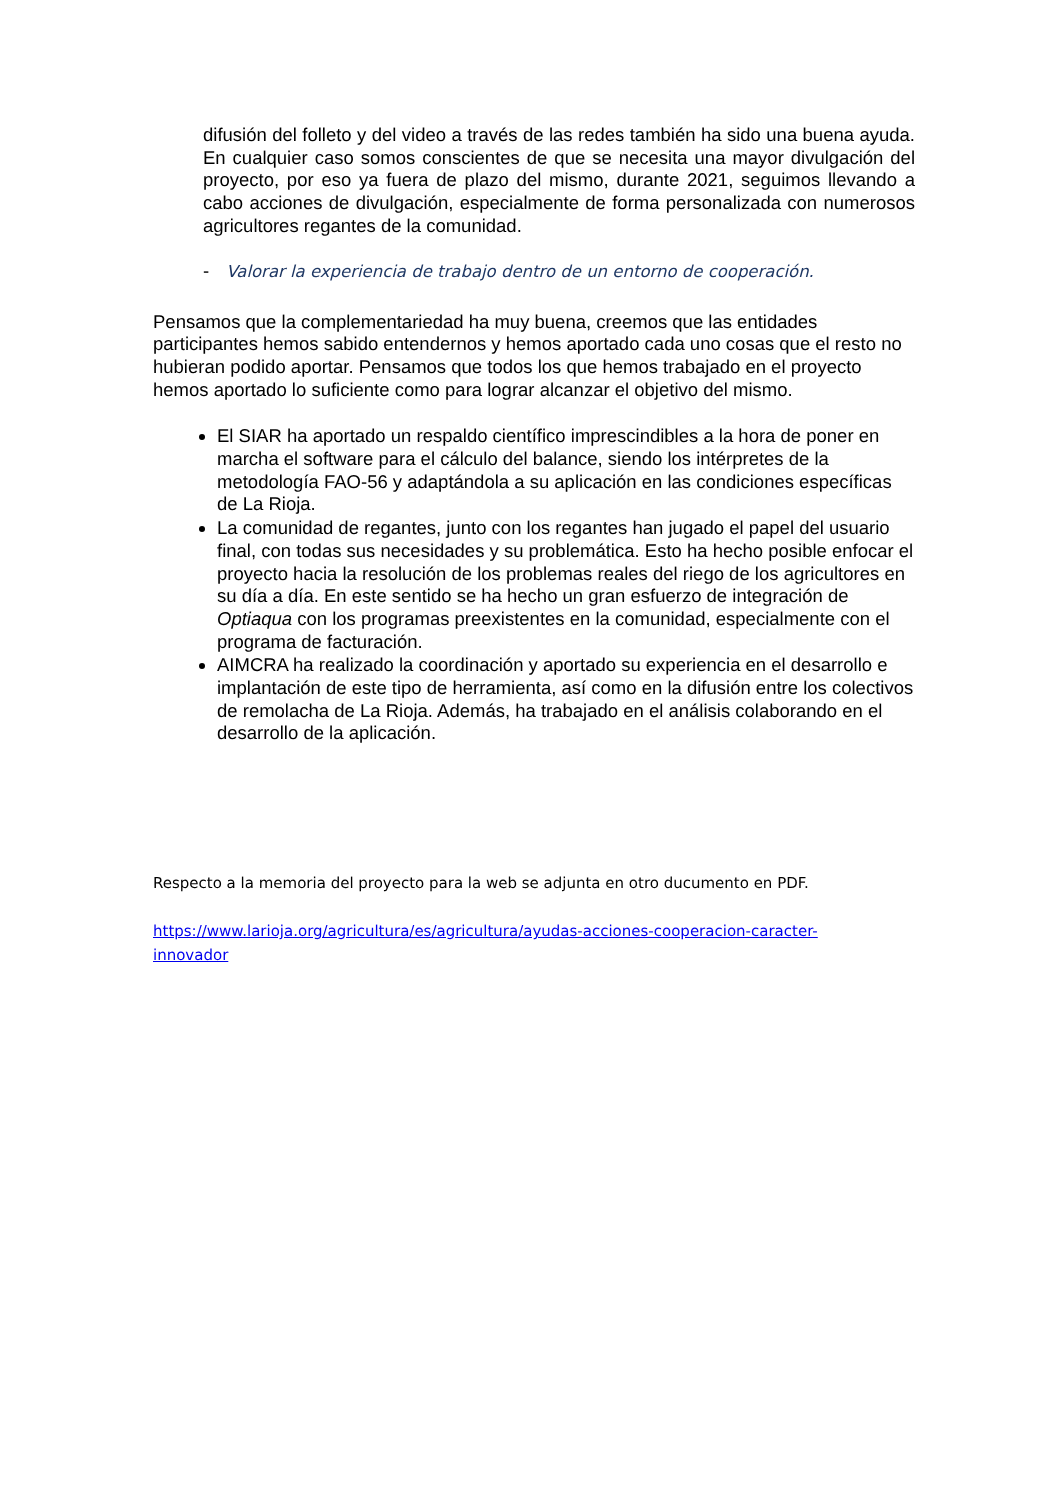difusión del folleto y del video a través de las redes también ha sido una buena ayuda. En cualquier caso somos conscientes de que se necesita una mayor divulgación del proyecto, por eso ya fuera de plazo del mismo, durante 2021, seguimos llevando a cabo acciones de divulgación, especialmente de forma personalizada con numerosos agricultores regantes de la comunidad.
- Valorar la experiencia de trabajo dentro de un entorno de cooperación.
Pensamos que la complementariedad ha muy buena, creemos que las entidades participantes hemos sabido entendernos y hemos aportado cada uno cosas que el resto no hubieran podido aportar. Pensamos que todos los que hemos trabajado en el proyecto hemos aportado lo suficiente como para lograr alcanzar el objetivo del mismo.
El SIAR ha aportado un respaldo científico imprescindibles a la hora de poner en marcha el software para el cálculo del balance, siendo los intérpretes de la metodología FAO-56 y adaptándola a su aplicación en las condiciones específicas de La Rioja.
La comunidad de regantes, junto con los regantes han jugado el papel del usuario final, con todas sus necesidades y su problemática. Esto ha hecho posible enfocar el proyecto hacia la resolución de los problemas reales del riego de los agricultores en su día a día. En este sentido se ha hecho un gran esfuerzo de integración de Optiaqua con los programas preexistentes en la comunidad, especialmente con el programa de facturación.
AIMCRA ha realizado la coordinación y aportado su experiencia en el desarrollo e implantación de este tipo de herramienta, así como en la difusión entre los colectivos de remolacha de La Rioja. Además, ha trabajado en el análisis colaborando en el desarrollo de la aplicación.
Respecto a la memoria del proyecto para la web se adjunta en otro ducumento en PDF.
https://www.larioja.org/agricultura/es/agricultura/ayudas-acciones-cooperacion-caracter-innovador